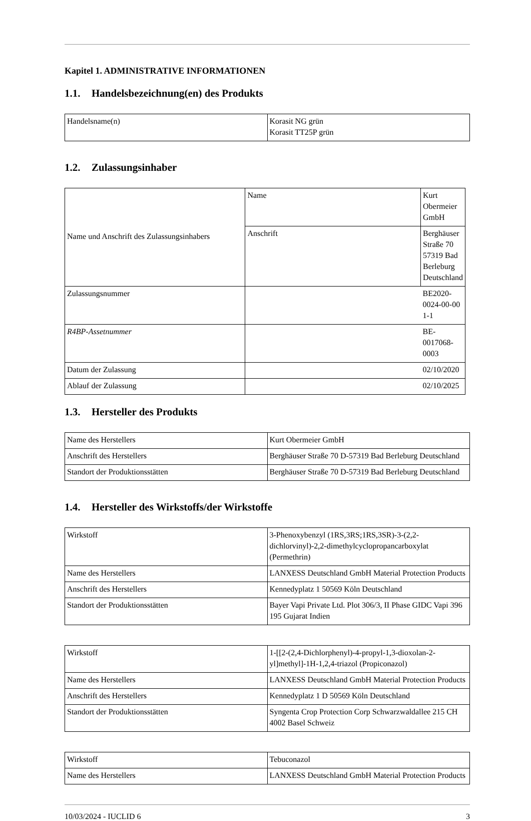Kapitel 1. ADMINISTRATIVE INFORMATIONEN
1.1. Handelsbezeichnung(en) des Produkts
| Handelsname(n) | Korasit NG grün Korasit TT25P grün |
1.2. Zulassungsinhaber
| Name und Anschrift des Zulassungsinhabers | Name | Kurt Obermeier GmbH |
| | Anschrift | Berghäuser Straße 70 57319 Bad Berleburg Deutschland |
| Zulassungsnummer | | BE2020-0024-00-00 1-1 |
| R4BP-Assetnummer | | BE-0017068-0003 |
| Datum der Zulassung | | 02/10/2020 |
| Ablauf der Zulassung | | 02/10/2025 |
1.3. Hersteller des Produkts
| Name des Herstellers | Kurt Obermeier GmbH |
| Anschrift des Herstellers | Berghäuser Straße 70 D-57319 Bad Berleburg Deutschland |
| Standort der Produktionsstätten | Berghäuser Straße 70 D-57319 Bad Berleburg Deutschland |
1.4. Hersteller des Wirkstoffs/der Wirkstoffe
| Wirkstoff | 3-Phenoxybenzyl (1RS,3RS;1RS,3SR)-3-(2,2-dichlorvinyl)-2,2-dimethylcyclopropancarboxylat (Permethrin) |
| Name des Herstellers | LANXESS Deutschland GmbH Material Protection Products |
| Anschrift des Herstellers | Kennedyplatz 1 50569 Köln Deutschland |
| Standort der Produktionsstätten | Bayer Vapi Private Ltd. Plot 306/3, II Phase GIDC Vapi 396 195 Gujarat Indien |
| Wirkstoff | 1-[[2-(2,4-Dichlorphenyl)-4-propyl-1,3-dioxolan-2-yl]methyl]-1H-1,2,4-triazol (Propiconazol) |
| Name des Herstellers | LANXESS Deutschland GmbH Material Protection Products |
| Anschrift des Herstellers | Kennedyplatz 1 D 50569 Köln Deutschland |
| Standort der Produktionsstätten | Syngenta Crop Protection Corp Schwarzwaldallee 215 CH 4002 Basel Schweiz |
| Wirkstoff | Tebuconazol |
| Name des Herstellers | LANXESS Deutschland GmbH Material Protection Products |
10/03/2024 - IUCLID 6 3